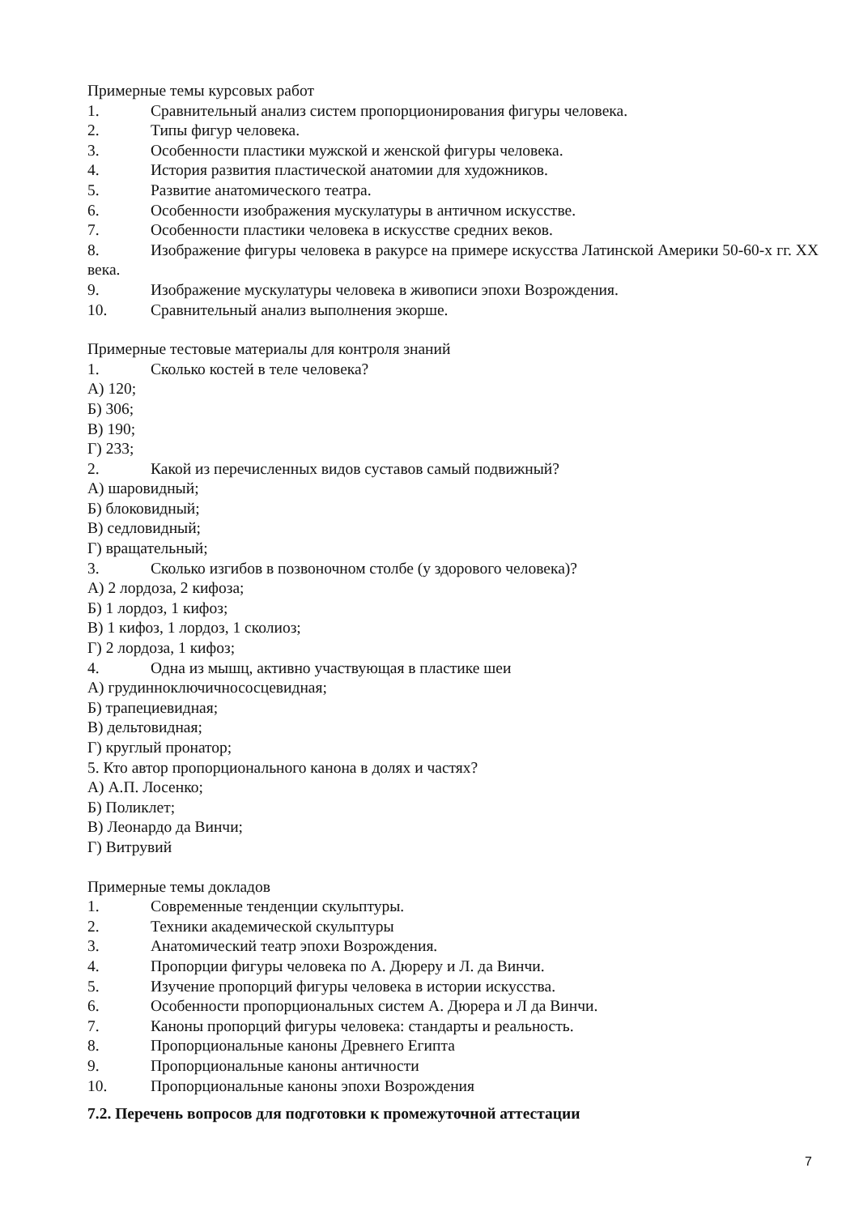Примерные темы курсовых работ
1. Сравнительный анализ систем пропорционирования фигуры человека.
2. Типы фигур человека.
3. Особенности пластики мужской и женской фигуры человека.
4. История развития пластической анатомии для художников.
5. Развитие анатомического театра.
6. Особенности изображения мускулатуры в античном искусстве.
7. Особенности пластики человека в искусстве средних веков.
8. Изображение фигуры человека в ракурсе на примере искусства Латинской Америки 50-60-х гг. XX века.
9. Изображение мускулатуры человека в живописи эпохи Возрождения.
10. Сравнительный анализ выполнения экорше.
Примерные тестовые материалы для контроля знаний
1. Сколько костей в теле человека?
А) 120;
Б) 306;
В) 190;
Г) 233;
2. Какой из перечисленных видов суставов самый подвижный?
А) шаровидный;
Б) блоковидный;
В) седловидный;
Г) вращательный;
3. Сколько изгибов в позвоночном столбе (у здорового человека)?
А) 2 лордоза, 2 кифоза;
Б) 1 лордоз, 1 кифоз;
В) 1 кифоз, 1 лордоз, 1 сколиоз;
Г) 2 лордоза, 1 кифоз;
4. Одна из мышц, активно участвующая в пластике шеи
А) грудинноключичнососцевидная;
Б) трапециевидная;
В) дельтовидная;
Г) круглый пронатор;
5. Кто автор пропорционального канона в долях и частях?
А) А.П. Лосенко;
Б) Поликлет;
В) Леонардо да Винчи;
Г) Витрувий
Примерные темы докладов
1. Современные тенденции скульптуры.
2. Техники академической скульптуры
3. Анатомический театр эпохи Возрождения.
4. Пропорции фигуры человека по А. Дюреру и Л. да Винчи.
5. Изучение пропорций фигуры человека в истории искусства.
6. Особенности пропорциональных систем А. Дюрера и Л да Винчи.
7. Каноны пропорций фигуры человека: стандарты и реальность.
8. Пропорциональные каноны Древнего Египта
9. Пропорциональные каноны античности
10. Пропорциональные каноны эпохи Возрождения
7.2. Перечень вопросов для подготовки к промежуточной аттестации
7